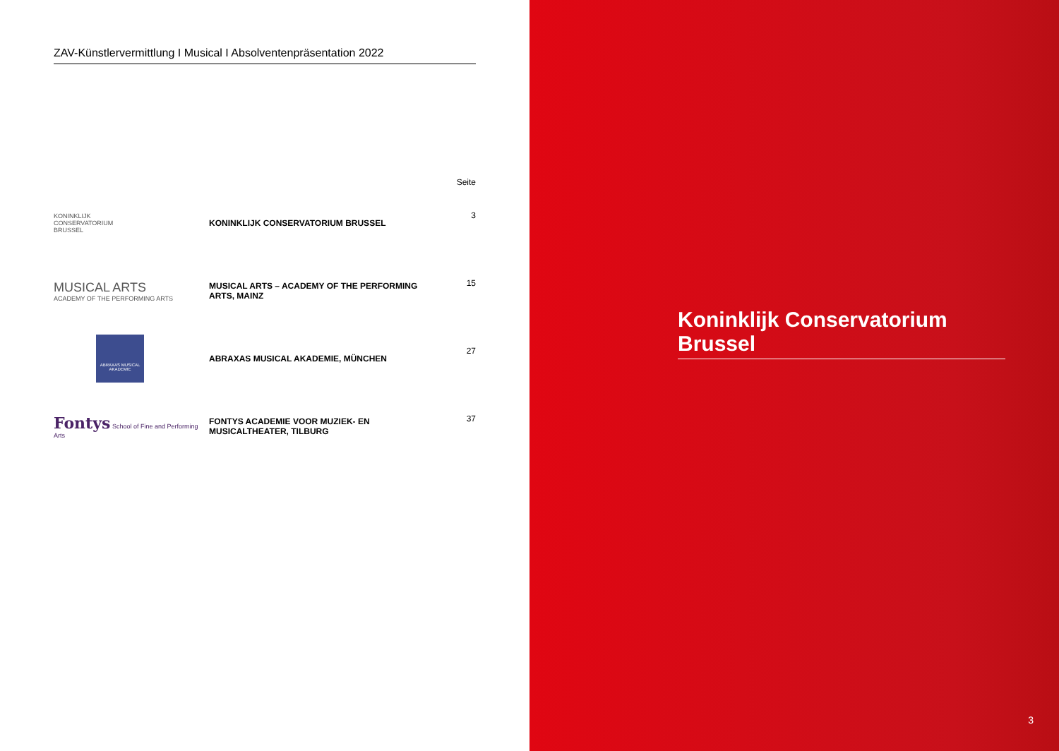ZAV-Künstlervermittlung I Musical I Absolventenpräsentation 2022
| | | Seite |
| --- | --- | --- |
| KONINKLIJK CONSERVATORIUM BRUSSEL | KONINKLIJK CONSERVATORIUM BRUSSEL | 3 |
| MUSICAL ARTS ACADEMY OF THE PERFORMING ARTS | MUSICAL ARTS – ACADEMY OF THE PERFORMING ARTS, MAINZ | 15 |
| ABRAXAS MUSICAL AKADEMIE | ABRAXAS MUSICAL AKADEMIE, MÜNCHEN | 27 |
| Fontys School of Fine and Performing Arts | FONTYS ACADEMIE VOOR MUZIEK- EN MUSICALTHEATER, TILBURG | 37 |
Koninklijk Conservatorium Brussel
3